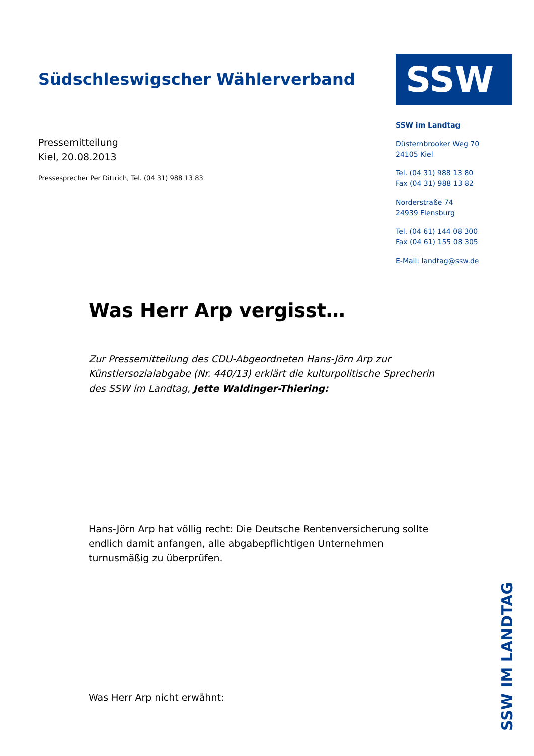Südschleswigscher Wählerverband
Pressemitteilung
Kiel, 20.08.2013
Pressesprecher Per Dittrich, Tel. (04 31) 988 13 83
SSW
SSW im Landtag
Düsternbrooker Weg 70
24105 Kiel
Tel. (04 31) 988 13 80
Fax (04 31) 988 13 82
Norderstraße 74
24939 Flensburg
Tel. (04 61) 144 08 300
Fax (04 61) 155 08 305
E-Mail: landtag@ssw.de
Was Herr Arp vergisst…
Zur Pressemitteilung des CDU-Abgeordneten Hans-Jörn Arp zur Künstlersozialabgabe (Nr. 440/13) erklärt die kulturpolitische Sprecherin des SSW im Landtag, Jette Waldinger-Thiering:
Hans-Jörn Arp hat völlig recht: Die Deutsche Rentenversicherung sollte endlich damit anfangen, alle abgabepflichtigen Unternehmen turnusmäßig zu überprüfen.
Was Herr Arp nicht erwähnt:
SSW IM LANDTAG